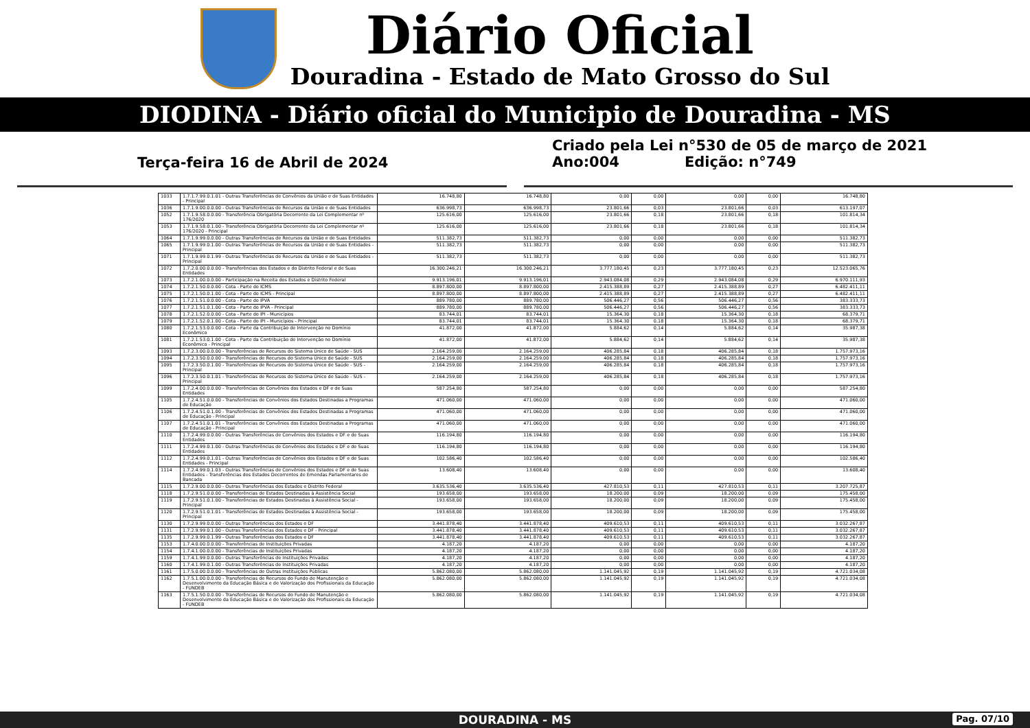Diário Oficial
Douradina - Estado de Mato Grosso do Sul
DIODINA - Diário oficial do Municipio de Douradina - MS
Terça-feira 16 de Abril de 2024
Criado pela Lei n°530 de 05 de março de 2021
Ano:004 Edição: n°749
| 1033 | 1.7.1.7.99.0.1.01 - Outras Transferências de Convênios da União e de Suas Entidades - Principal | 16.748,80 | 16.748,80 | 0,00 | 0,00 | 0,00 | 0,00 | 16.748,80 |
| 1036 | 1.7.1.9.00.0.0.00 - Outras Transferências de Recursos da União e de Suas Entidades | 636.998,73 | 636.998,73 | 23.801,66 | 0,03 | 23.801,66 | 0,03 | 613.197,07 |
| 1052 | 1.7.1.9.58.0.0.00 - Transferência Obrigatória Decorrente da Lei Complementar nº 176/2020 | 125.616,00 | 125.616,00 | 23.801,66 | 0,18 | 23.801,66 | 0,18 | 101.814,34 |
| 1053 | 1.7.1.9.58.0.1.00 - Transferência Obrigatória Decorrente da Lei Complementar nº 176/2020 - Principal | 125.616,00 | 125.616,00 | 23.801,66 | 0,18 | 23.801,66 | 0,18 | 101.814,34 |
| 1064 | 1.7.1.9.99.0.0.00 - Outras Transferências de Recursos da União e de Suas Entidades | 511.382,73 | 511.382,73 | 0,00 | 0,00 | 0,00 | 0,00 | 511.382,73 |
| 1065 | 1.7.1.9.99.0.1.00 - Outras Transferências de Recursos da União e de Suas Entidades - Principal | 511.382,73 | 511.382,73 | 0,00 | 0,00 | 0,00 | 0,00 | 511.382,73 |
| 1071 | 1.7.1.9.99.0.1.99 - Outras Transferências de Recursos da União e de Suas Entidades - Principal | 511.382,73 | 511.382,73 | 0,00 | 0,00 | 0,00 | 0,00 | 511.382,73 |
| 1072 | 1.7.2.0.00.0.0.00 - Transferências dos Estados e do Distrito Federal e de Suas Entidades | 16.300.246,21 | 16.300.246,21 | 3.777.180,45 | 0,23 | 3.777.180,45 | 0,23 | 12.523.065,76 |
| 1073 | 1.7.2.1.00.0.0.00 - Participação na Receita dos Estados e Distrito Federal | 9.913.196,01 | 9.913.196,01 | 2.943.084,08 | 0,29 | 2.943.084,08 | 0,29 | 6.970.111,93 |
| 1074 | 1.7.2.1.50.0.0.00 - Cota - Parte do ICMS | 8.897.800,00 | 8.897.800,00 | 2.415.388,89 | 0,27 | 2.415.388,89 | 0,27 | 6.482.411,11 |
| 1075 | 1.7.2.1.50.0.1.00 - Cota - Parte do ICMS - Principal | 8.897.800,00 | 8.897.800,00 | 2.415.388,89 | 0,27 | 2.415.388,89 | 0,27 | 6.482.411,11 |
| 1076 | 1.7.2.1.51.0.0.00 - Cota - Parte do IPVA | 889.780,00 | 889.780,00 | 506.446,27 | 0,56 | 506.446,27 | 0,56 | 383.333,73 |
| 1077 | 1.7.2.1.51.0.1.00 - Cota - Parte do IPVA - Principal | 889.780,00 | 889.780,00 | 506.446,27 | 0,56 | 506.446,27 | 0,56 | 383.333,73 |
| 1078 | 1.7.2.1.52.0.0.00 - Cota - Parte do IPI - Municípios | 83.744,01 | 83.744,01 | 15.364,30 | 0,18 | 15.364,30 | 0,18 | 68.379,71 |
| 1079 | 1.7.2.1.52.0.1.00 - Cota - Parte do IPI - Municípios - Principal | 83.744,01 | 83.744,01 | 15.364,30 | 0,18 | 15.364,30 | 0,18 | 68.379,71 |
| 1080 | 1.7.2.1.53.0.0.00 - Cota - Parte da Contribuição de Intervenção no Domínio Econômico | 41.872,00 | 41.872,00 | 5.884,62 | 0,14 | 5.884,62 | 0,14 | 35.987,38 |
| 1081 | 1.7.2.1.53.0.1.00 - Cota - Parte da Contribuição de Intervenção no Domínio Econômico - Principal | 41.872,00 | 41.872,00 | 5.884,62 | 0,14 | 5.884,62 | 0,14 | 35.987,38 |
| 1093 | 1.7.2.3.00.0.0.00 - Transferências de Recursos do Sistema Único de Saúde - SUS | 2.164.259,00 | 2.164.259,00 | 406.285,84 | 0,18 | 406.285,84 | 0,18 | 1.757.973,16 |
| 1094 | 1.7.2.3.50.0.0.00 - Transferências de Recursos do Sistema Único de Saúde - SUS | 2.164.259,00 | 2.164.259,00 | 406.285,84 | 0,18 | 406.285,84 | 0,18 | 1.757.973,16 |
| 1095 | 1.7.2.3.50.0.1.00 - Transferências de Recursos do Sistema Único de Saúde - SUS - Principal | 2.164.259,00 | 2.164.259,00 | 406.285,84 | 0,18 | 406.285,84 | 0,18 | 1.757.973,16 |
| 1096 | 1.7.2.3.50.0.1.01 - Transferências de Recursos do Sistema Único de Saúde - SUS - Principal | 2.164.259,00 | 2.164.259,00 | 406.285,84 | 0,18 | 406.285,84 | 0,18 | 1.757.973,16 |
| 1099 | 1.7.2.4.00.0.0.00 - Transferências de Convênios dos Estados e DF e de Suas Entidades | 587.254,80 | 587.254,80 | 0,00 | 0,00 | 0,00 | 0,00 | 587.254,80 |
| 1105 | 1.7.2.4.51.0.0.00 - Transferências de Convênios dos Estados Destinadas a Programas de Educação | 471.060,00 | 471.060,00 | 0,00 | 0,00 | 0,00 | 0,00 | 471.060,00 |
| 1106 | 1.7.2.4.51.0.1.00 - Transferências de Convênios dos Estados Destinadas a Programas de Educação - Principal | 471.060,00 | 471.060,00 | 0,00 | 0,00 | 0,00 | 0,00 | 471.060,00 |
| 1107 | 1.7.2.4.51.0.1.01 - Transferências de Convênios dos Estados Destinadas a Programas de Educação - Principal | 471.060,00 | 471.060,00 | 0,00 | 0,00 | 0,00 | 0,00 | 471.060,00 |
| 1110 | 1.7.2.4.99.0.0.00 - Outras Transferências de Convênios dos Estados e DF e de Suas Entidades | 116.194,80 | 116.194,80 | 0,00 | 0,00 | 0,00 | 0,00 | 116.194,80 |
| 1111 | 1.7.2.4.99.0.1.00 - Outras Transferências de Convênios dos Estados e DF e de Suas Entidades | 116.194,80 | 116.194,80 | 0,00 | 0,00 | 0,00 | 0,00 | 116.194,80 |
| 1112 | 1.7.2.4.99.0.1.01 - Outras Transferências de Convênios dos Estados e DF e de Suas Entidades - Principal | 102.586,40 | 102.586,40 | 0,00 | 0,00 | 0,00 | 0,00 | 102.586,40 |
| 1114 | 1.7.2.4.99.0.1.03 - Outras Transferências de Convênios dos Estados e DF e de Suas Entidades - Transferências dos Estados Decorrentes de Emendas Parlamentares de Bancada | 13.608,40 | 13.608,40 | 0,00 | 0,00 | 0,00 | 0,00 | 13.608,40 |
| 1115 | 1.7.2.9.00.0.0.00 - Outras Transferências dos Estados e Distrito Federal | 3.635.536,40 | 3.635.536,40 | 427.810,53 | 0,11 | 427.810,53 | 0,11 | 3.207.725,87 |
| 1118 | 1.7.2.9.51.0.0.00 - Transferências de Estados Destinadas à Assistência Social | 193.658,00 | 193.658,00 | 18.200,00 | 0,09 | 18.200,00 | 0,09 | 175.458,00 |
| 1119 | 1.7.2.9.51.0.1.00 - Transferências de Estados Destinadas à Assistência Social - Principal | 193.658,00 | 193.658,00 | 18.200,00 | 0,09 | 18.200,00 | 0,09 | 175.458,00 |
| 1120 | 1.7.2.9.51.0.1.01 - Transferências de Estados Destinadas à Assistência Social - Principal | 193.658,00 | 193.658,00 | 18.200,00 | 0,09 | 18.200,00 | 0,09 | 175.458,00 |
| 1130 | 1.7.2.9.99.0.0.00 - Outras Transferências dos Estados e DF | 3.441.878,40 | 3.441.878,40 | 409.610,53 | 0,11 | 409.610,53 | 0,11 | 3.032.267,87 |
| 1131 | 1.7.2.9.99.0.1.00 - Outras Transferências dos Estados e DF - Principal | 3.441.878,40 | 3.441.878,40 | 409.610,53 | 0,11 | 409.610,53 | 0,11 | 3.032.267,87 |
| 1135 | 1.7.2.9.99.0.1.99 - Outras Transferências dos Estados e DF | 3.441.878,40 | 3.441.878,40 | 409.610,53 | 0,11 | 409.610,53 | 0,11 | 3.032.267,87 |
| 1153 | 1.7.4.0.00.0.0.00 - Transferências de Instituições Privadas | 4.187,20 | 4.187,20 | 0,00 | 0,00 | 0,00 | 0,00 | 4.187,20 |
| 1154 | 1.7.4.1.00.0.0.00 - Transferências de Instituições Privadas | 4.187,20 | 4.187,20 | 0,00 | 0,00 | 0,00 | 0,00 | 4.187,20 |
| 1159 | 1.7.4.1.99.0.0.00 - Outras Transferências de Instituições Privadas | 4.187,20 | 4.187,20 | 0,00 | 0,00 | 0,00 | 0,00 | 4.187,20 |
| 1160 | 1.7.4.1.99.0.1.00 - Outras Transferências de Instituições Privadas | 4.187,20 | 4.187,20 | 0,00 | 0,00 | 0,00 | 0,00 | 4.187,20 |
| 1161 | 1.7.5.0.00.0.0.00 - Transferências de Outras Instituições Públicas | 5.862.080,00 | 5.862.080,00 | 1.141.045,92 | 0,19 | 1.141.045,92 | 0,19 | 4.721.034,08 |
| 1162 | 1.7.5.1.00.0.0.00 - Transferências de Recursos do Fundo de Manutenção e Desenvolvimento da Educação Básica e de Valorização dos Profissionais da Educação - FUNDEB | 5.862.080,00 | 5.862.080,00 | 1.141.045,92 | 0,19 | 1.141.045,92 | 0,19 | 4.721.034,08 |
| 1163 | 1.7.5.1.50.0.0.00 - Transferências de Recursos do Fundo de Manutenção e Desenvolvimento da Educação Básica e de Valorização dos Profissionais da Educação - FUNDEB | 5.862.080,00 | 5.862.080,00 | 1.141.045,92 | 0,19 | 1.141.045,92 | 0,19 | 4.721.034,08 |
DOURADINA - MS Pag. 07/10